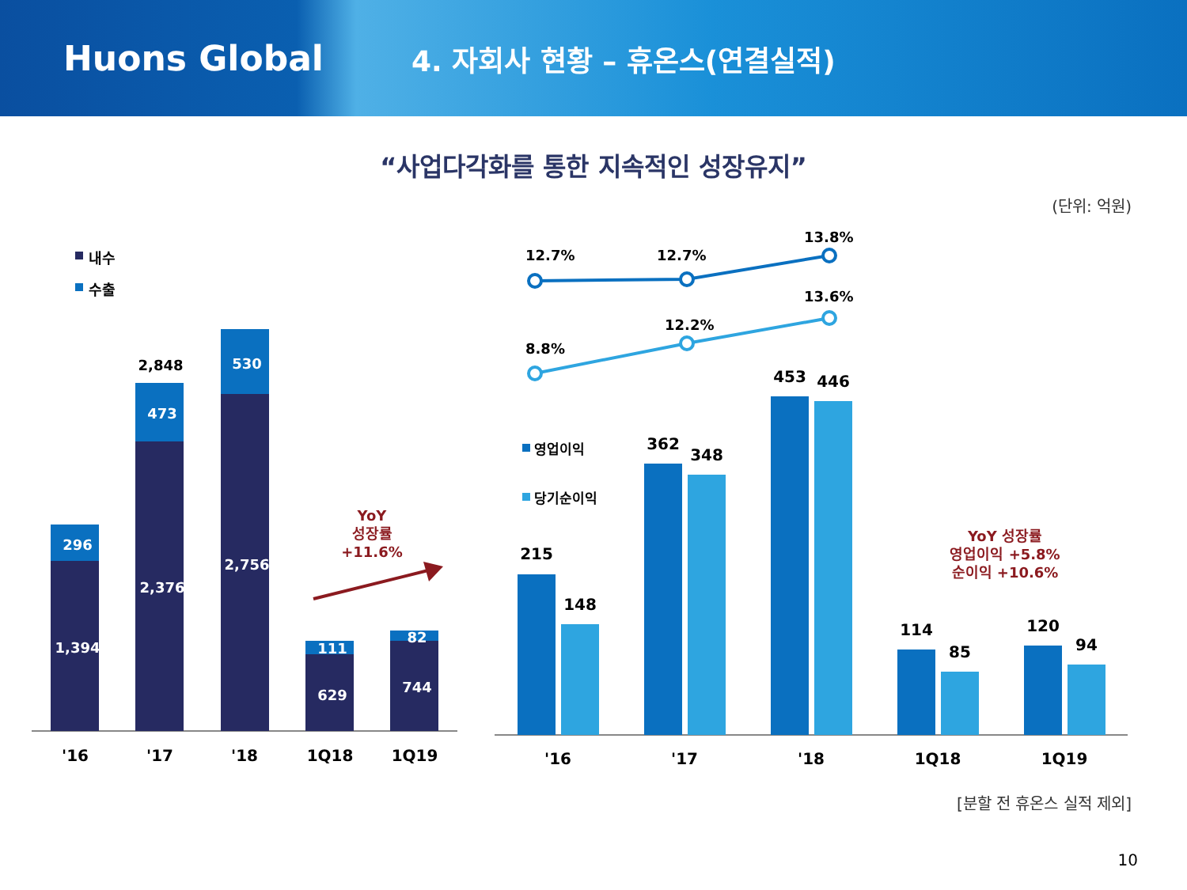Huons Global
4. 자회사 현황 – 휴온스(연결실적)
“사업다각화를 통한 지속적인 성장유지”
(단위: 억원)
내수
수출
296
1,394
473
2,376
530
2,756
111
629
82
744
2,848
'16
'17
'18
1Q18
1Q19
YoY
성장률
+11.6%
YoY 성장률
영업이익 +5.8%
순이익 +10.6%
12.7%
12.7%
13.8%
8.8%
12.2%
13.6%
영업이익
당기순이익
215
148
362
348
453
446
114
85
120
94
'16
'17
'18
1Q18
1Q19
[분할 전 휴온스 실적 제외]
10